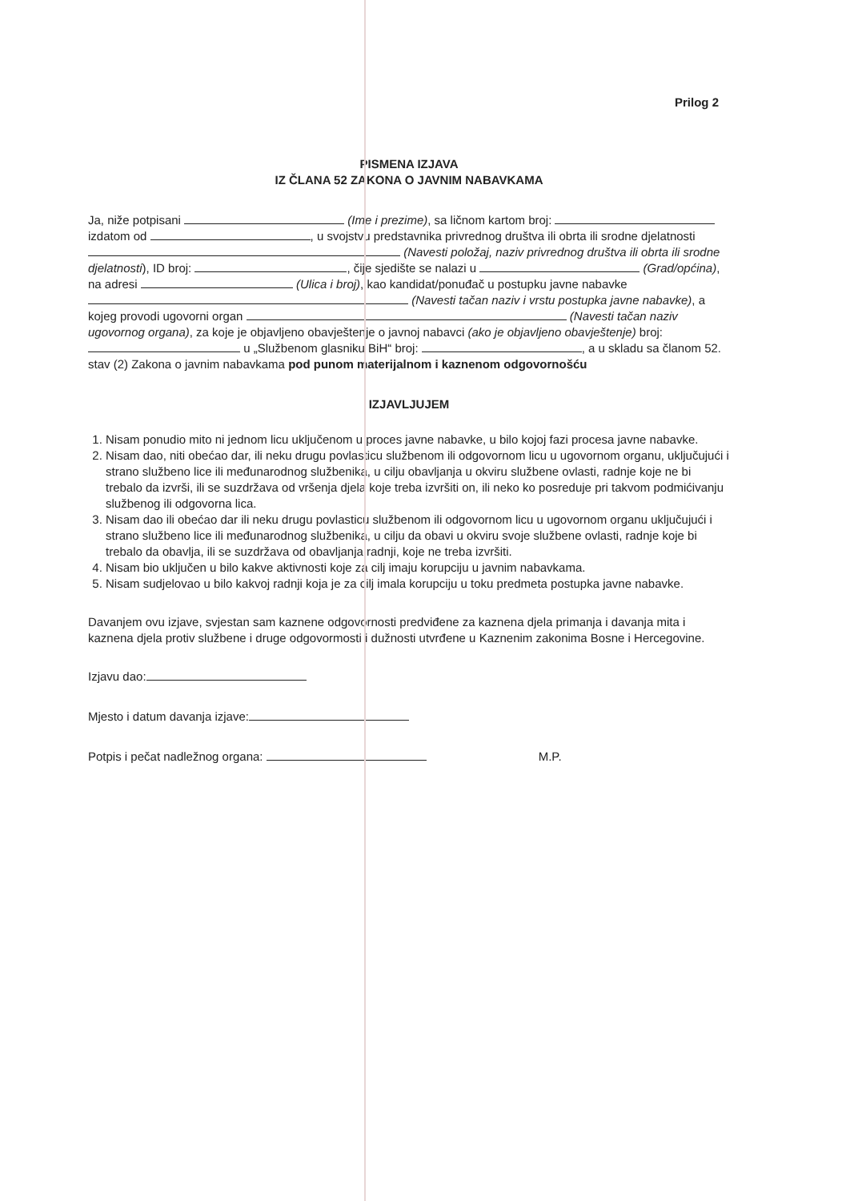Prilog 2
PISMENA IZJAVA
IZ ČLANA 52 ZAKONA O JAVNIM NABAVKAMA
Ja, niže potpisani (Ime i prezime), sa ličnom kartom broj: izdatom od , u svojstvu predstavnika privrednog društva ili obrta ili srodne djelatnosti (Navesti položaj, naziv privrednog društva ili obrta ili srodne djelatnosti), ID broj: , čije sjedište se nalazi u (Grad/općina), na adresi (Ulica i broj), kao kandidat/ponuđač u postupku javne nabavke (Navesti tačan naziv i vrstu postupka javne nabavke), a kojeg provodi ugovorni organ (Navesti tačan naziv ugovornog organa), za koje je objavljeno obavještenje o javnoj nabavci (ako je objavljeno obavještenje) broj: u „Službenom glasniku BiH“ broj: , a u skladu sa članom 52. stav (2) Zakona o javnim nabavkama pod punom materijalnom i kaznenom odgovornošću
IZJAVLJUJEM
1. Nisam ponudio mito ni jednom licu uključenom u proces javne nabavke, u bilo kojoj fazi procesa javne nabavke.
2. Nisam dao, niti obećao dar, ili neku drugu povlasticu službenom ili odgovornom licu u ugovornom organu, uključujući i strano službeno lice ili međunarodnog službenika, u cilju obavljanja u okviru službene ovlasti, radnje koje ne bi trebalo da izvrši, ili se suzdržava od vršenja djela koje treba izvršiti on, ili neko ko posreduje pri takvom podmićivanju službenog ili odgovorna lica.
3. Nisam dao ili obećao dar ili neku drugu povlasticu službenom ili odgovornom licu u ugovornom organu uključujući i strano službeno lice ili međunarodnog službenika, u cilju da obavi u okviru svoje službene ovlasti, radnje koje bi trebalo da obavlja, ili se suzdržava od obavljanja radnji, koje ne treba izvršiti.
4. Nisam bio uključen u bilo kakve aktivnosti koje za cilj imaju korupciju u javnim nabavkama.
5. Nisam sudjelovao u bilo kakvoj radnji koja je za cilj imala korupciju u toku predmeta postupka javne nabavke.
Davanjem ovu izjave, svjestan sam kaznene odgovornosti predviđene za kaznena djela primanja i davanja mita i kaznena djela protiv službene i druge odgovormosti i dužnosti utvrđene u Kaznenim zakonima Bosne i Hercegovine.
Izjavu dao:
Mjesto i datum davanja izjave:
Potpis i pečat nadležnog organa: M.P.